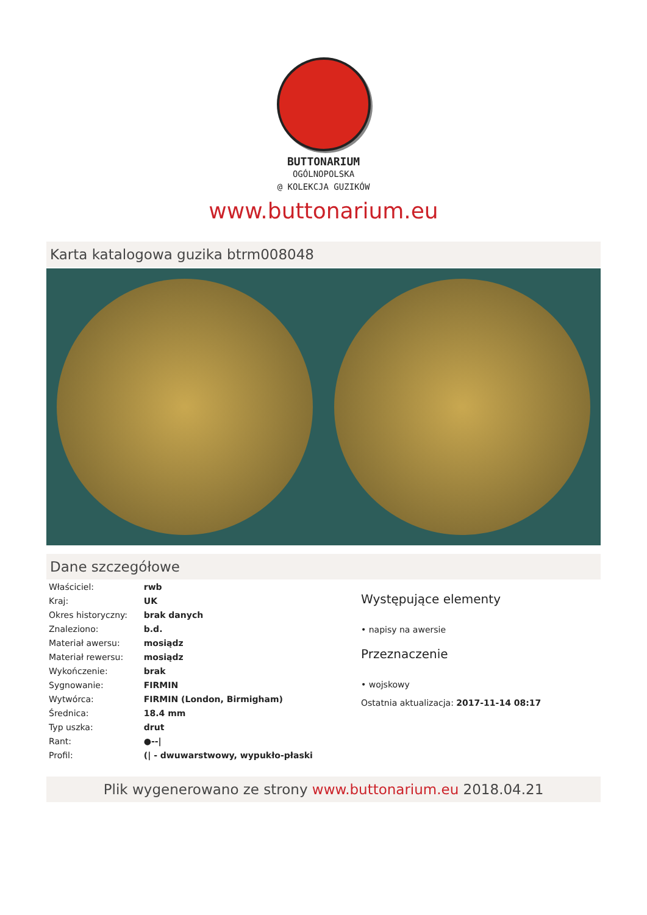BUTTONARIUM
OGÓLNOPOLSKA
@ KOLEKCJA GUZIKÓW
www.buttonarium.eu
Karta katalogowa guzika btrm008048
Dane szczegółowe
| Właściciel: | rwb |
| Kraj: | UK |
| Okres historyczny: | brak danych |
| Znaleziono: | b.d. |
| Materiał awersu: | mosiądz |
| Materiał rewersu: | mosiądz |
| Wykończenie: | brak |
| Sygnowanie: | FIRMIN |
| Wytwórca: | FIRMIN (London, Birmigham) |
| Średnica: | 18.4 mm |
| Typ uszka: | drut |
| Rant: | ●--/ |
| Profil: | (/ - dwuwarstwowy, wypukło-płaski |
Występujące elementy
• napisy na awersie
Przeznaczenie
• wojskowy
Ostatnia aktualizacja: 2017-11-14 08:17
Plik wygenerowano ze strony www.buttonarium.eu 2018.04.21